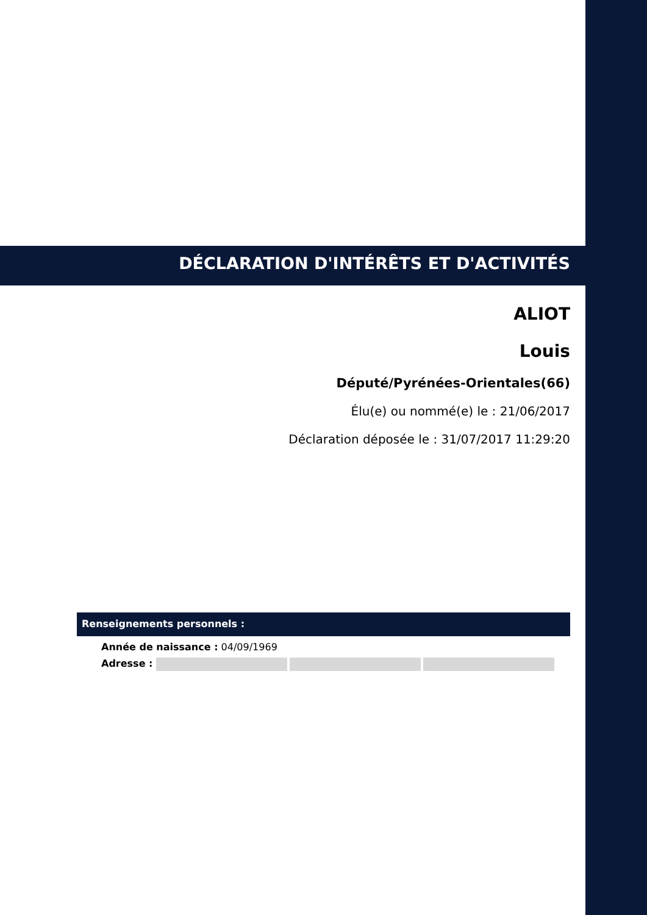DÉCLARATION D'INTÉRÊTS ET D'ACTIVITÉS
ALIOT
Louis
Député/Pyrénées-Orientales(66)
Élu(e) ou nommé(e) le : 21/06/2017
Déclaration déposée le : 31/07/2017 11:29:20
Renseignements personnels :
Année de naissance : 04/09/1969
Adresse :